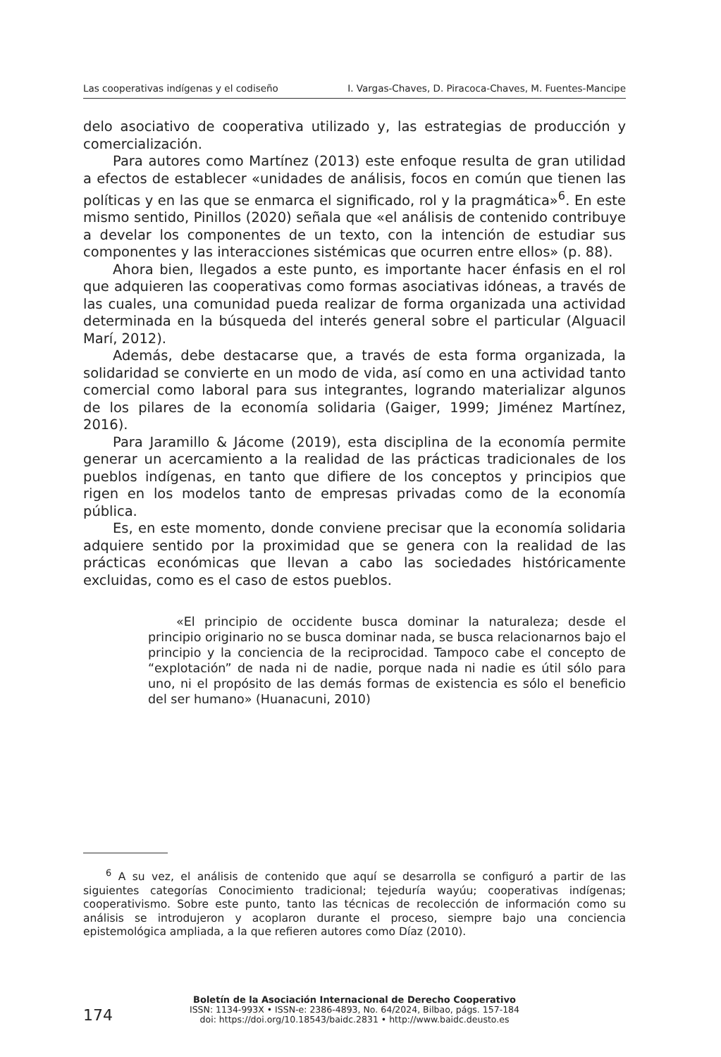Las cooperativas indígenas y el codiseño I. Vargas-Chaves, D. Piracoca-Chaves, M. Fuentes-Mancipe
delo asociativo de cooperativa utilizado y, las estrategias de producción y comercialización.
Para autores como Martínez (2013) este enfoque resulta de gran utilidad a efectos de establecer «unidades de análisis, focos en común que tienen las políticas y en las que se enmarca el significado, rol y la pragmática»<sup>6</sup>. En este mismo sentido, Pinillos (2020) señala que «el análisis de contenido contribuye a develar los componentes de un texto, con la intención de estudiar sus componentes y las interacciones sistémicas que ocurren entre ellos» (p. 88).
Ahora bien, llegados a este punto, es importante hacer énfasis en el rol que adquieren las cooperativas como formas asociativas idóneas, a través de las cuales, una comunidad pueda realizar de forma organizada una actividad determinada en la búsqueda del interés general sobre el particular (Alguacil Marí, 2012).
Además, debe destacarse que, a través de esta forma organizada, la solidaridad se convierte en un modo de vida, así como en una actividad tanto comercial como laboral para sus integrantes, logrando materializar algunos de los pilares de la economía solidaria (Gaiger, 1999; Jiménez Martínez, 2016).
Para Jaramillo & Jácome (2019), esta disciplina de la economía permite generar un acercamiento a la realidad de las prácticas tradicionales de los pueblos indígenas, en tanto que difiere de los conceptos y principios que rigen en los modelos tanto de empresas privadas como de la economía pública.
Es, en este momento, donde conviene precisar que la economía solidaria adquiere sentido por la proximidad que se genera con la realidad de las prácticas económicas que llevan a cabo las sociedades históricamente excluidas, como es el caso de estos pueblos.
«El principio de occidente busca dominar la naturaleza; desde el principio originario no se busca dominar nada, se busca relacionarnos bajo el principio y la conciencia de la reciprocidad. Tampoco cabe el concepto de “explotación” de nada ni de nadie, porque nada ni nadie es útil sólo para uno, ni el propósito de las demás formas de existencia es sólo el beneficio del ser humano» (Huanacuni, 2010)
<sup>6</sup> A su vez, el análisis de contenido que aquí se desarrolla se configuró a partir de las siguientes categorías Conocimiento tradicional; tejeduría wayúu; cooperativas indígenas; cooperativismo. Sobre este punto, tanto las técnicas de recolección de información como su análisis se introdujeron y acoplaron durante el proceso, siempre bajo una conciencia epistemológica ampliada, a la que refieren autores como Díaz (2010).
174
Boletín de la Asociación Internacional de Derecho Cooperativo
ISSN: 1134-993X • ISSN-e: 2386-4893, No. 64/2024, Bilbao, págs. 157-184
doi: https://doi.org/10.18543/baidc.2831 • http://www.baidc.deusto.es